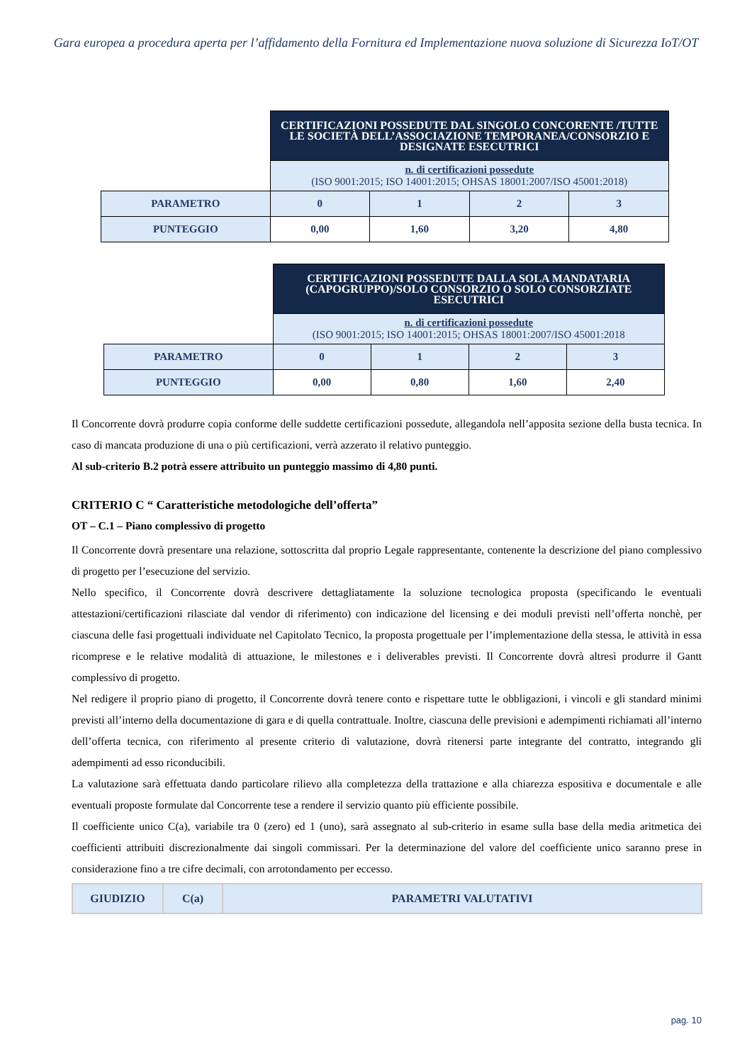Gara europea a procedura aperta per l’affidamento della Fornitura ed Implementazione nuova soluzione di Sicurezza IoT/OT
| | CERTIFICAZIONI POSSEDUTE DAL SINGOLO CONCORENTE /TUTTE LE SOCIETÀ DELL’ASSOCIAZIONE TEMPORANEA/CONSORZIO E DESIGNATE ESECUTRICI | | | |
| | n. di certificazioni possedute (ISO 9001:2015; ISO 14001:2015; OHSAS 18001:2007/ISO 45001:2018) | | | |
| PARAMETRO | 0 | 1 | 2 | 3 |
| PUNTEGGIO | 0,00 | 1,60 | 3,20 | 4,80 |
| | CERTIFICAZIONI POSSEDUTE DALLA SOLA MANDATARIA (CAPOGRUPPO)/SOLO CONSORZIO O SOLO CONSORZIATE ESECUTRICI | | | |
| | n. di certificazioni possedute (ISO 9001:2015; ISO 14001:2015; OHSAS 18001:2007/ISO 45001:2018 | | | |
| PARAMETRO | 0 | 1 | 2 | 3 |
| PUNTEGGIO | 0,00 | 0,80 | 1,60 | 2,40 |
Il Concorrente dovrà produrre copia conforme delle suddette certificazioni possedute, allegandola nell’apposita sezione della busta tecnica. In caso di mancata produzione di una o più certificazioni, verrà azzerato il relativo punteggio.
Al sub-criterio B.2 potrà essere attribuito un punteggio massimo di 4,80 punti.
CRITERIO C “ Caratteristiche metodologiche dell’offerta”
OT – C.1 – Piano complessivo di progetto
Il Concorrente dovrà presentare una relazione, sottoscritta dal proprio Legale rappresentante, contenente la descrizione del piano complessivo di progetto per l’esecuzione del servizio.
Nello specifico, il Concorrente dovrà descrivere dettagliatamente la soluzione tecnologica proposta (specificando le eventuali attestazioni/certificazioni rilasciate dal vendor di riferimento) con indicazione del licensing e dei moduli previsti nell’offerta nonchè, per ciascuna delle fasi progettuali individuate nel Capitolato Tecnico, la proposta progettuale per l’implementazione della stessa, le attività in essa ricomprese e le relative modalità di attuazione, le milestones e i deliverables previsti. Il Concorrente dovrà altresì produrre il Gantt complessivo di progetto.
Nel redigere il proprio piano di progetto, il Concorrente dovrà tenere conto e rispettare tutte le obbligazioni, i vincoli e gli standard minimi previsti all’interno della documentazione di gara e di quella contrattuale. Inoltre, ciascuna delle previsioni e adempimenti richiamati all’interno dell’offerta tecnica, con riferimento al presente criterio di valutazione, dovrà ritenersi parte integrante del contratto, integrando gli adempimenti ad esso riconducibili.
La valutazione sarà effettuata dando particolare rilievo alla completezza della trattazione e alla chiarezza espositiva e documentale e alle eventuali proposte formulate dal Concorrente tese a rendere il servizio quanto più efficiente possibile.
Il coefficiente unico C(a), variabile tra 0 (zero) ed 1 (uno), sarà assegnato al sub-criterio in esame sulla base della media aritmetica dei coefficienti attribuiti discrezionalmente dai singoli commissari. Per la determinazione del valore del coefficiente unico saranno prese in considerazione fino a tre cifre decimali, con arrotondamento per eccesso.
| GIUDIZIO | C(a) | PARAMETRI VALUTATIVI |
| --- | --- | --- |
pag. 10